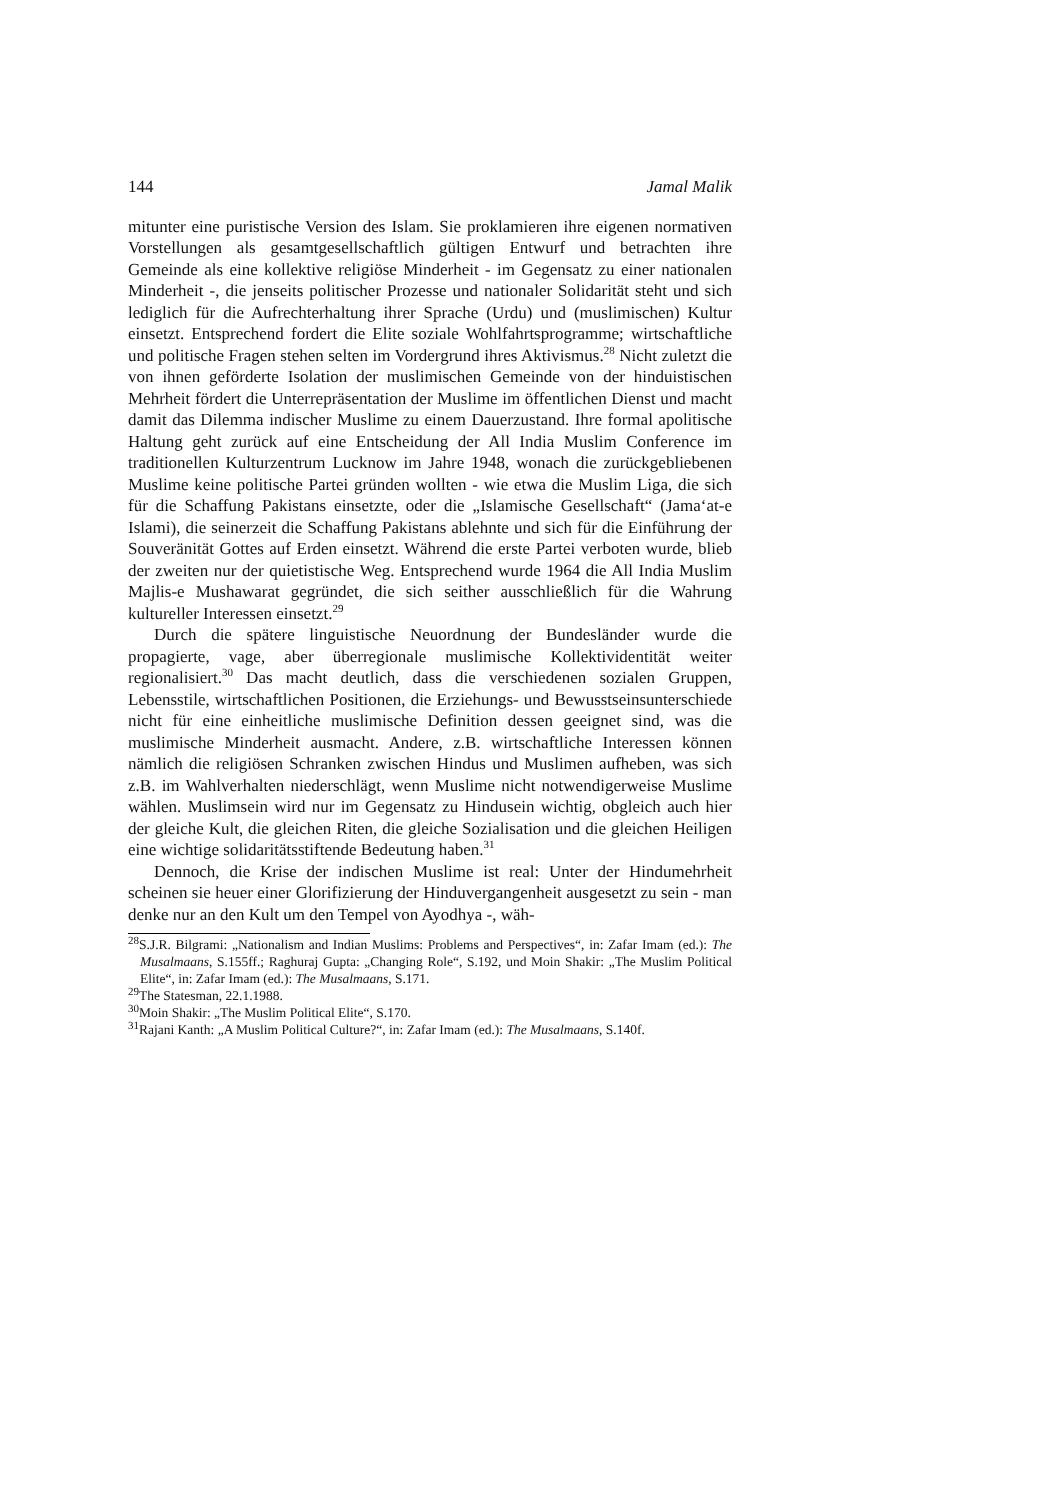144 Jamal Malik
mitunter eine puristische Version des Islam. Sie proklamieren ihre eigenen normativen Vorstellungen als gesamtgesellschaftlich gültigen Entwurf und betrachten ihre Gemeinde als eine kollektive religiöse Minderheit - im Gegensatz zu einer nationalen Minderheit -, die jenseits politischer Prozesse und nationaler Solidarität steht und sich lediglich für die Aufrechterhaltung ihrer Sprache (Urdu) und (muslimischen) Kultur einsetzt. Entsprechend fordert die Elite soziale Wohlfahrtsprogramme; wirtschaftliche und politische Fragen stehen selten im Vordergrund ihres Aktivismus.<sup>28</sup> Nicht zuletzt die von ihnen geförderte Isolation der muslimischen Gemeinde von der hinduistischen Mehrheit fördert die Unterrepräsentation der Muslime im öffentlichen Dienst und macht damit das Dilemma indischer Muslime zu einem Dauerzustand. Ihre formal apolitische Haltung geht zurück auf eine Entscheidung der All India Muslim Conference im traditionellen Kulturzentrum Lucknow im Jahre 1948, wonach die zurückgebliebenen Muslime keine politische Partei gründen wollten - wie etwa die Muslim Liga, die sich für die Schaffung Pakistans einsetzte, oder die „Islamische Gesellschaft“ (Jama‘at-e Islami), die seinerzeit die Schaffung Pakistans ablehnte und sich für die Einführung der Souveränität Gottes auf Erden einsetzt. Während die erste Partei verboten wurde, blieb der zweiten nur der quietistische Weg. Entsprechend wurde 1964 die All India Muslim Majlis-e Mushawarat gegründet, die sich seither ausschließlich für die Wahrung kultureller Interessen einsetzt.<sup>29</sup>
Durch die spätere linguistische Neuordnung der Bundesländer wurde die propagierte, vage, aber überregionale muslimische Kollektividentität weiter regionalisiert.<sup>30</sup> Das macht deutlich, dass die verschiedenen sozialen Gruppen, Lebensstile, wirtschaftlichen Positionen, die Erziehungs- und Bewusstseinsunterschiede nicht für eine einheitliche muslimische Definition dessen geeignet sind, was die muslimische Minderheit ausmacht. Andere, z.B. wirtschaftliche Interessen können nämlich die religiösen Schranken zwischen Hindus und Muslimen aufheben, was sich z.B. im Wahlverhalten niederschlägt, wenn Muslime nicht notwendigerweise Muslime wählen. Muslimsein wird nur im Gegensatz zu Hindusein wichtig, obgleich auch hier der gleiche Kult, die gleichen Riten, die gleiche Sozialisation und die gleichen Heiligen eine wichtige solidaritätsstiftende Bedeutung haben.<sup>31</sup>
Dennoch, die Krise der indischen Muslime ist real: Unter der Hindumehrheit scheinen sie heuer einer Glorifizierung der Hinduvergangenheit ausgesetzt zu sein - man denke nur an den Kult um den Tempel von Ayodhya -, wäh-
<sup>28</sup>S.J.R. Bilgrami: „Nationalism and Indian Muslims: Problems and Perspectives“, in: Zafar Imam (ed.): The Musalmaans, S.155ff.; Raghuraj Gupta: „Changing Role“, S.192, und Moin Shakir: „The Muslim Political Elite“, in: Zafar Imam (ed.): The Musalmaans, S.171.
<sup>29</sup> The Statesman, 22.1.1988.
<sup>30</sup> Moin Shakir: „The Muslim Political Elite“, S.170.
<sup>31</sup> Rajani Kanth: „A Muslim Political Culture?“, in: Zafar Imam (ed.): The Musalmaans, S.140f.